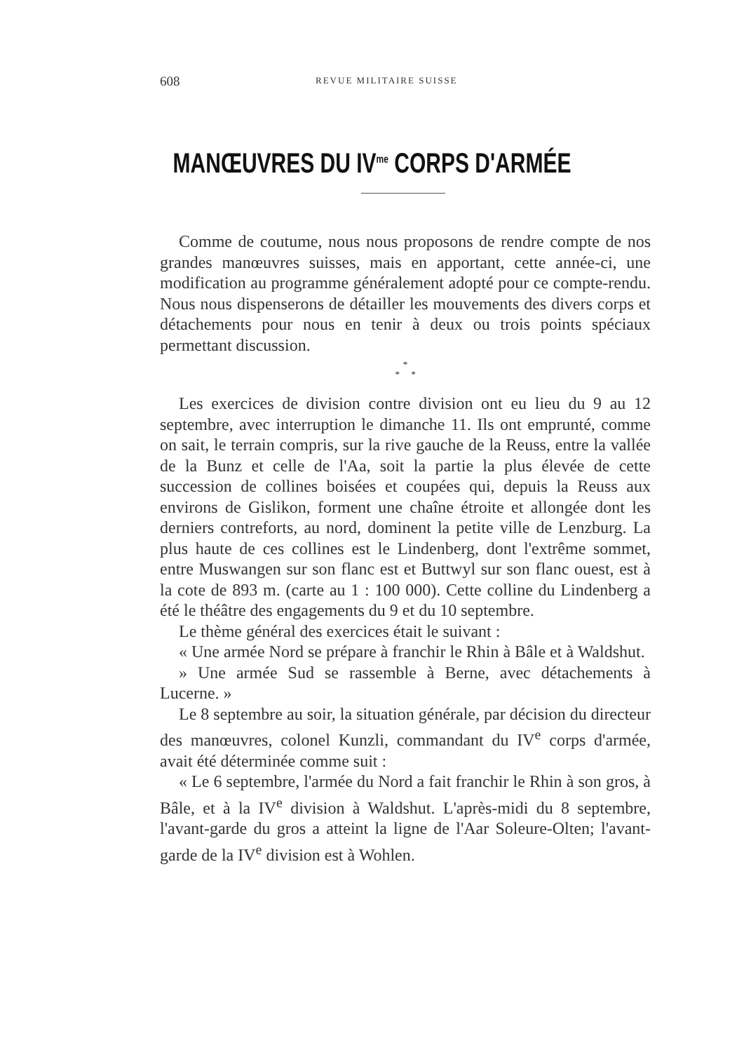608 REVUE MILITAIRE SUISSE
MANŒUVRES DU IV<sup>me</sup> CORPS D'ARMÉE
Comme de coutume, nous nous proposons de rendre compte de nos grandes manœuvres suisses, mais en apportant, cette année-ci, une modification au programme généralement adopté pour ce compte-rendu. Nous nous dispenserons de détailler les mouvements des divers corps et détachements pour nous en tenir à deux ou trois points spéciaux permettant discussion.
*
* *
Les exercices de division contre division ont eu lieu du 9 au 12 septembre, avec interruption le dimanche 11. Ils ont emprunté, comme on sait, le terrain compris, sur la rive gauche de la Reuss, entre la vallée de la Bunz et celle de l'Aa, soit la partie la plus élevée de cette succession de collines boisées et coupées qui, depuis la Reuss aux environs de Gislikon, forment une chaîne étroite et allongée dont les derniers contreforts, au nord, dominent la petite ville de Lenzburg. La plus haute de ces collines est le Lindenberg, dont l'extrême sommet, entre Muswangen sur son flanc est et Buttwyl sur son flanc ouest, est à la cote de 893 m. (carte au 1 : 100 000). Cette colline du Lindenberg a été le théâtre des engagements du 9 et du 10 septembre.
Le thème général des exercices était le suivant :
« Une armée Nord se prépare à franchir le Rhin à Bâle et à Waldshut.
» Une armée Sud se rassemble à Berne, avec détachements à Lucerne. »
Le 8 septembre au soir, la situation générale, par décision du directeur des manœuvres, colonel Kunzli, commandant du IV<sup>e</sup> corps d'armée, avait été déterminée comme suit :
« Le 6 septembre, l'armée du Nord a fait franchir le Rhin à son gros, à Bâle, et à la IV<sup>e</sup> division à Waldshut. L'après-midi du 8 septembre, l'avant-garde du gros a atteint la ligne de l'Aar Soleure-Olten; l'avant-garde de la IV<sup>e</sup> division est à Wohlen.